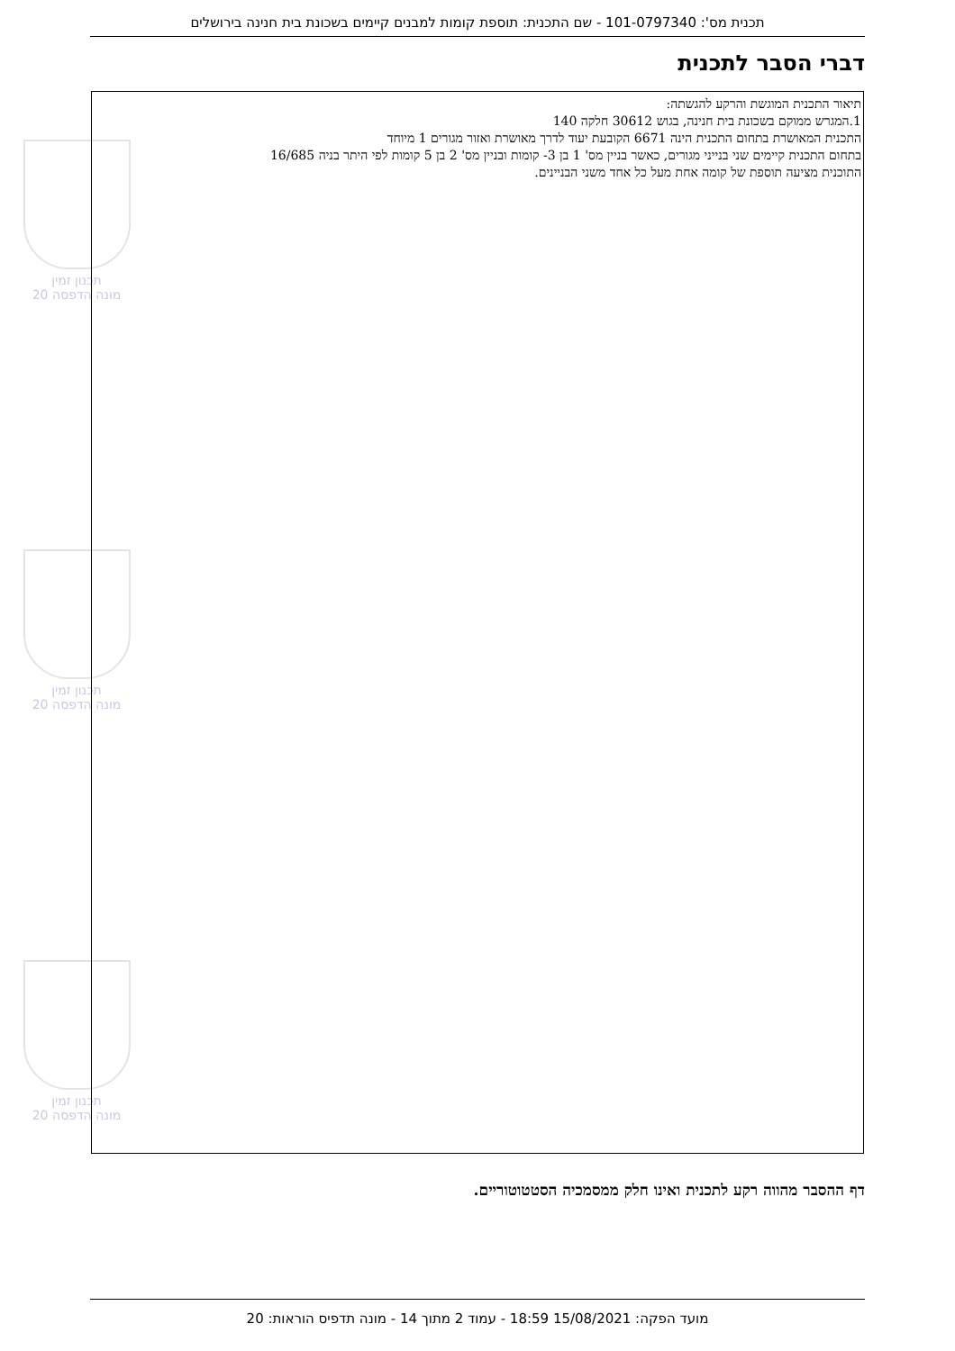תכנית מס': 101-0797340 - שם התכנית: תוספת קומות למבנים קיימים בשכונת בית חנינה בירושלים
דברי הסבר לתכנית
תכנון זמין
מונה הדפסה 20
תכנון זמין
מונה הדפסה 20
תכנון זמין
מונה הדפסה 20
תיאור התכנית המוגשת והרקע להגשתה:
1.המגרש ממוקם בשכונת בית חנינה, בגוש 30612 חלקה 140
התכנית המאושרת בתחום התכנית הינה 6671 הקובעת יעוד לדרך מאושרת ואזור מגורים 1 מיוחד
בתחום התכנית קיימים שני בנייני מגורים, כאשר בניין מס' 1 בן 3- קומות ובניין מס' 2 בן 5 קומות לפי היתר בניה 16/685
התוכנית מציעה תוספת של קומה אחת מעל כל אחד משני הבניינים.
דף ההסבר מהווה רקע לתכנית ואינו חלק ממסמכיה הסטטוטוריים.
מועד הפקה: 15/08/2021 18:59 - עמוד 2 מתוך 14 - מונה תדפיס הוראות: 20